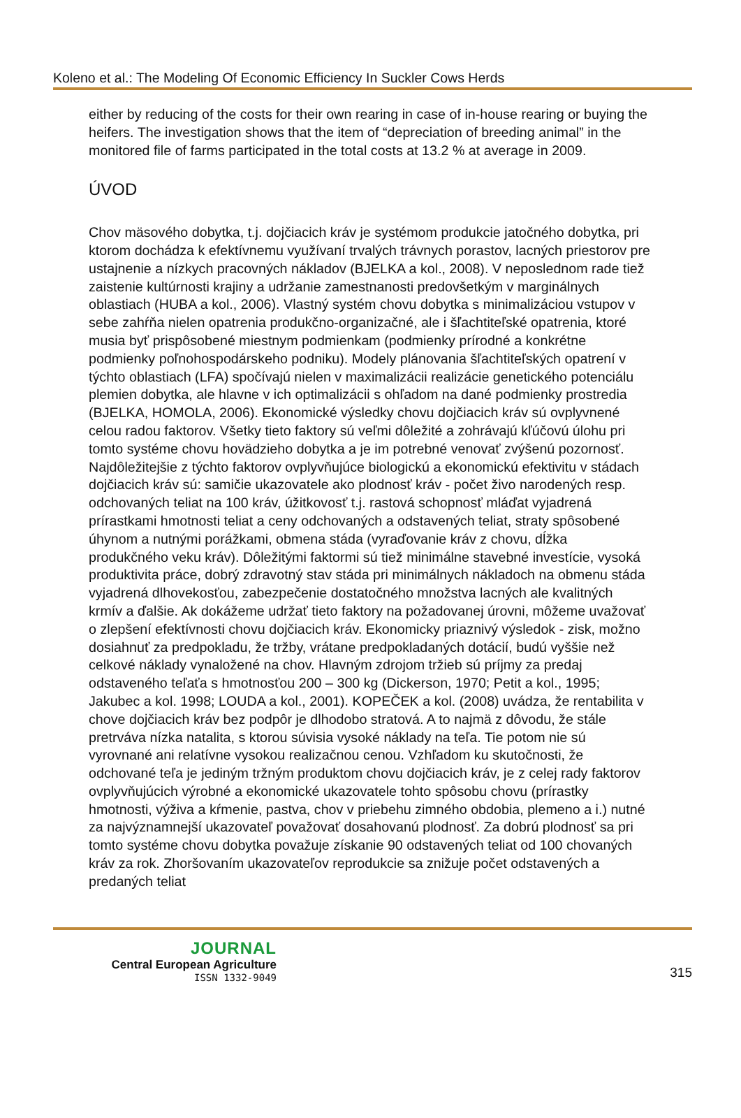Koleno et al.: The Modeling Of Economic Efficiency In Suckler Cows Herds
either by reducing of the costs for their own rearing in case of in-house rearing or buying the heifers. The investigation shows that the item of “depreciation of breeding animal” in the monitored file of farms participated in the total costs at 13.2 % at average in 2009.
ÚVOD
Chov mäsového dobytka, t.j. dojčiacich kráv je systémom produkcie jatočného dobytka, pri ktorom dochádza k efektívnemu využívaní trvalých trávnych porastov, lacných priestorov pre ustajnenie a nízkych pracovných nákladov (BJELKA a kol., 2008). V neposlednom rade tiež zaistenie kultúrnosti krajiny a udržanie zamestnanosti predovšetkým v marginálnych oblastiach (HUBA a kol., 2006). Vlastný systém chovu dobytka s minimalizáciou vstupov v sebe zahŕňa nielen opatrenia produkčno-organizačné, ale i šľachtiteľské opatrenia, ktoré musia byť prispôsobené miestnym podmienkam (podmienky prírodné a konkrétne podmienky poľnohospodárskeho podniku). Modely plánovania šľachtiteľských opatrení v týchto oblastiach (LFA) spočívajú nielen v maximalizácii realizácie genetického potenciálu plemien dobytka, ale hlavne v ich optimalizácii s ohľadom na dané podmienky prostredia (BJELKA, HOMOLA, 2006). Ekonomické výsledky chovu dojčiacich kráv sú ovplyvnené celou radou faktorov. Všetky tieto faktory sú veľmi dôležité a zohrávajú kľúčovú úlohu pri tomto systéme chovu hovädzieho dobytka a je im potrebné venovať zvýšenú pozornosť. Najdôležitejšie z týchto faktorov ovplyvňujúce biologickú a ekonomickú efektivitu v stádach dojčiacich kráv sú: samičie ukazovatele ako plodnosť kráv - počet živo narodených resp. odchovaných teliat na 100 kráv, úžitkovosť t.j. rastová schopnosť mláďat vyjadrená prírastkami hmotnosti teliat a ceny odchovaných a odstavených teliat, straty spôsobené úhynom a nutnými porážkami, obmena stáda (vyraďovanie kráv z chovu, dĺžka produkčného veku kráv). Dôležitými faktormi sú tiež minimálne stavebné investície, vysoká produktivita práce, dobrý zdravotný stav stáda pri minimálnych nákladoch na obmenu stáda vyjadrená dlhovekosťou, zabezpečenie dostatočného množstva lacných ale kvalitných krmív a ďalšie. Ak dokážeme udržať tieto faktory na požadovanej úrovni, môžeme uvažovať o zlepšení efektívnosti chovu dojčiacich kráv. Ekonomicky priaznivý výsledok - zisk, možno dosiahnuť za predpokladu, že tržby, vrátane predpokladaných dotácií, budú vyššie než celkové náklady vynaložené na chov. Hlavným zdrojom tržieb sú príjmy za predaj odstaveného teľaťa s hmotnosťou 200 – 300 kg (Dickerson, 1970; Petit a kol., 1995; Jakubec a kol. 1998; LOUDA a kol., 2001). KOPEČEK a kol. (2008) uvádza, že rentabilita v chove dojčiacich kráv bez podpôr je dlhodobo stratová. A to najmä z dôvodu, že stále pretrváva nízka natalita, s ktorou súvisia vysoké náklady na teľa. Tie potom nie sú vyrovnané ani relatívne vysokou realizačnou cenou. Vzhľadom ku skutočnosti, že odchované teľa je jediným tržným produktom chovu dojčiacich kráv, je z celej rady faktorov ovplyvňujúcich výrobné a ekonomické ukazovatele tohto spôsobu chovu (prírastky hmotnosti, výživa a kŕmenie, pastva, chov v priebehu zimného obdobia, plemeno a i.) nutné za najvýznamnejší ukazovateľ považovať dosahovanú plodnosť. Za dobrú plodnosť sa pri tomto systéme chovu dobytka považuje získanie 90 odstavených teliat od 100 chovaných kráv za rok. Zhoršovaním ukazovateľov reprodukcie sa znižuje počet odstavených a predaných teliat
JOURNAL
Central European Agriculture
ISSN 1332-9049
315